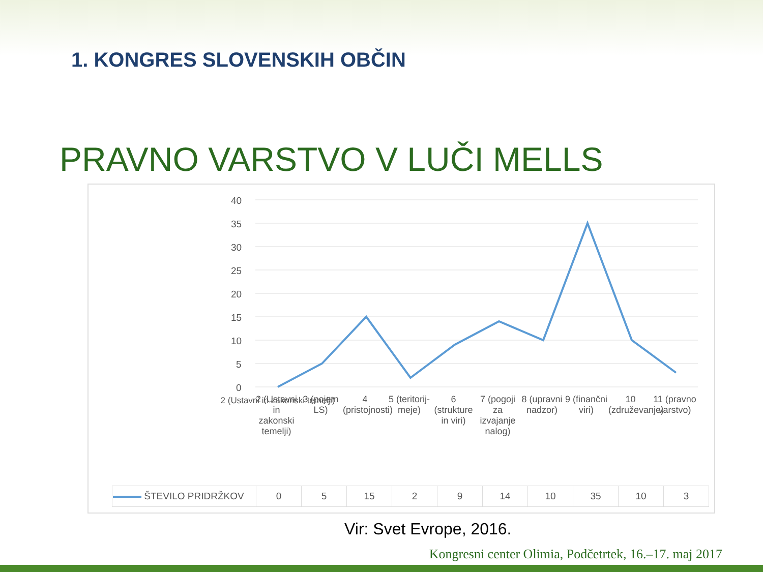1. KONGRES SLOVENSKIH OBČIN
PRAVNO VARSTVO V LUČI MELLS
40
35
30
25
20
15
10
5
0
2 (Ustavni in zakonski temelji)
| ŠTEVILO PRIDRŽKOV | 0 | 5 | 15 | 2 | 9 | 14 | 10 | 35 | 10 | 3 |
2 (Ustavni in zakonski temelji)
3 (pojem LS)
4 (pristojnosti)
5 (teritorij-meje)
6 (strukture in viri)
7 (pogoji za izvajanje nalog)
8 (upravni nadzor)
9 (finančni viri)
10 (združevanje)
11 (pravno varstvo)
Vir: Svet Evrope, 2016.
Kongresni center Olimia, Podčetrtek, 16.–17. maj 2017